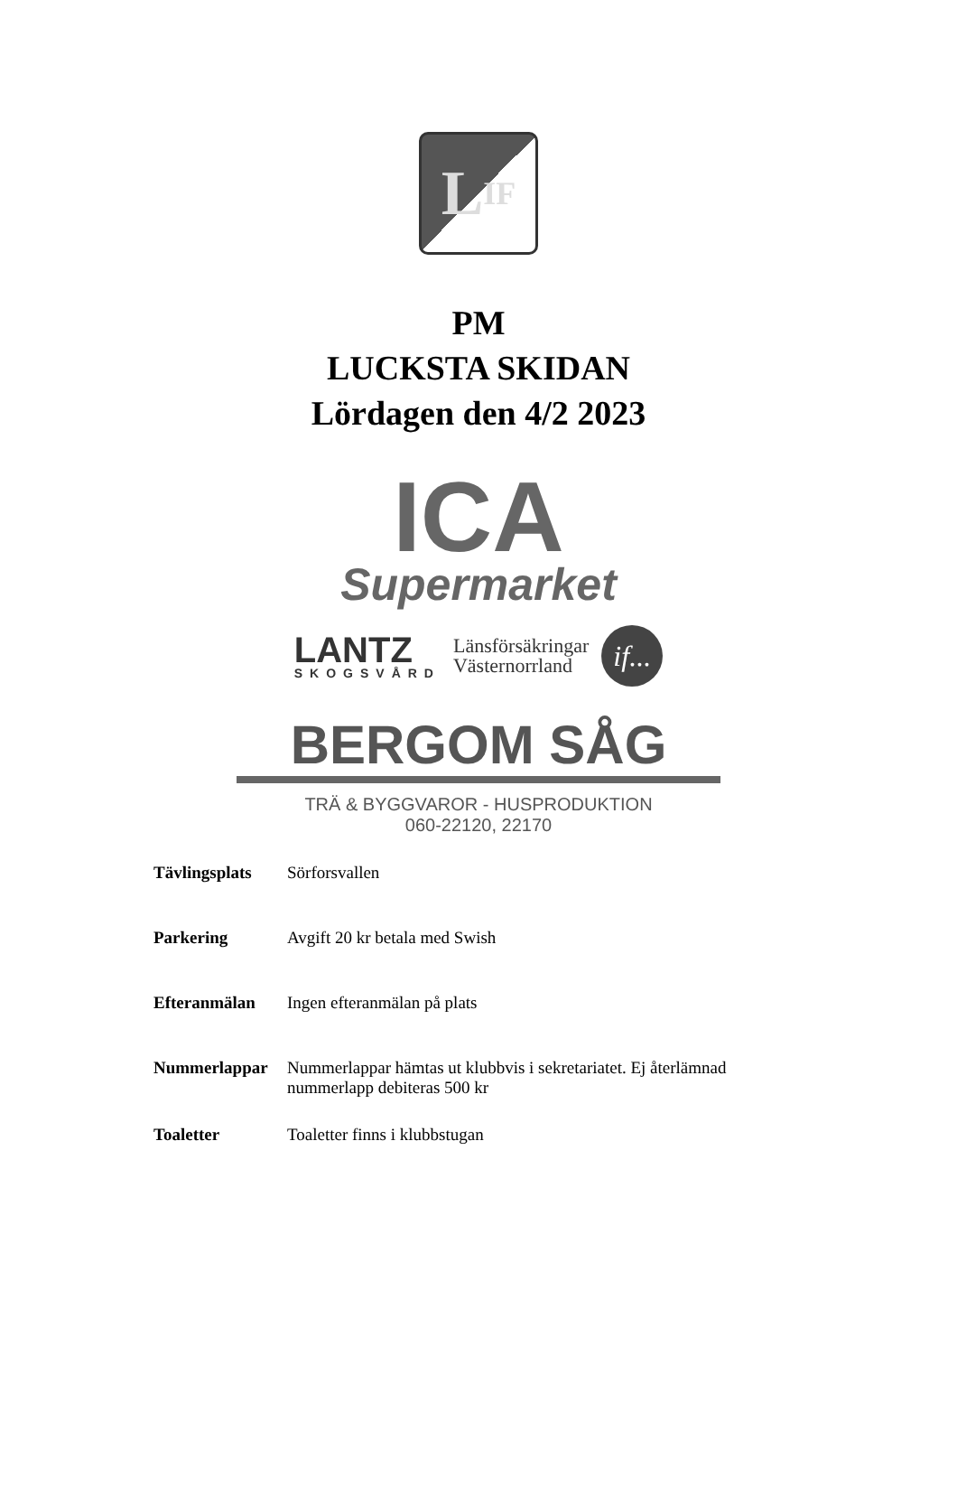L IF
PM
LUCKSTA SKIDAN
Lördagen den 4/2 2023
ICA
Supermarket
LANTZ
SKOGSVÅRD
Länsförsäkringar
Västernorrland
if...
BERGOM SÅG
TRÄ & BYGGVAROR - HUSPRODUKTION
060-22120, 22170
Tävlingsplats Sörforsvallen
Parkering Avgift 20 kr betala med Swish
Efteranmälan Ingen efteranmälan på plats
Nummerlappar Nummerlappar hämtas ut klubbvis i sekretariatet. Ej återlämnad nummerlapp debiteras 500 kr
Toaletter Toaletter finns i klubbstugan